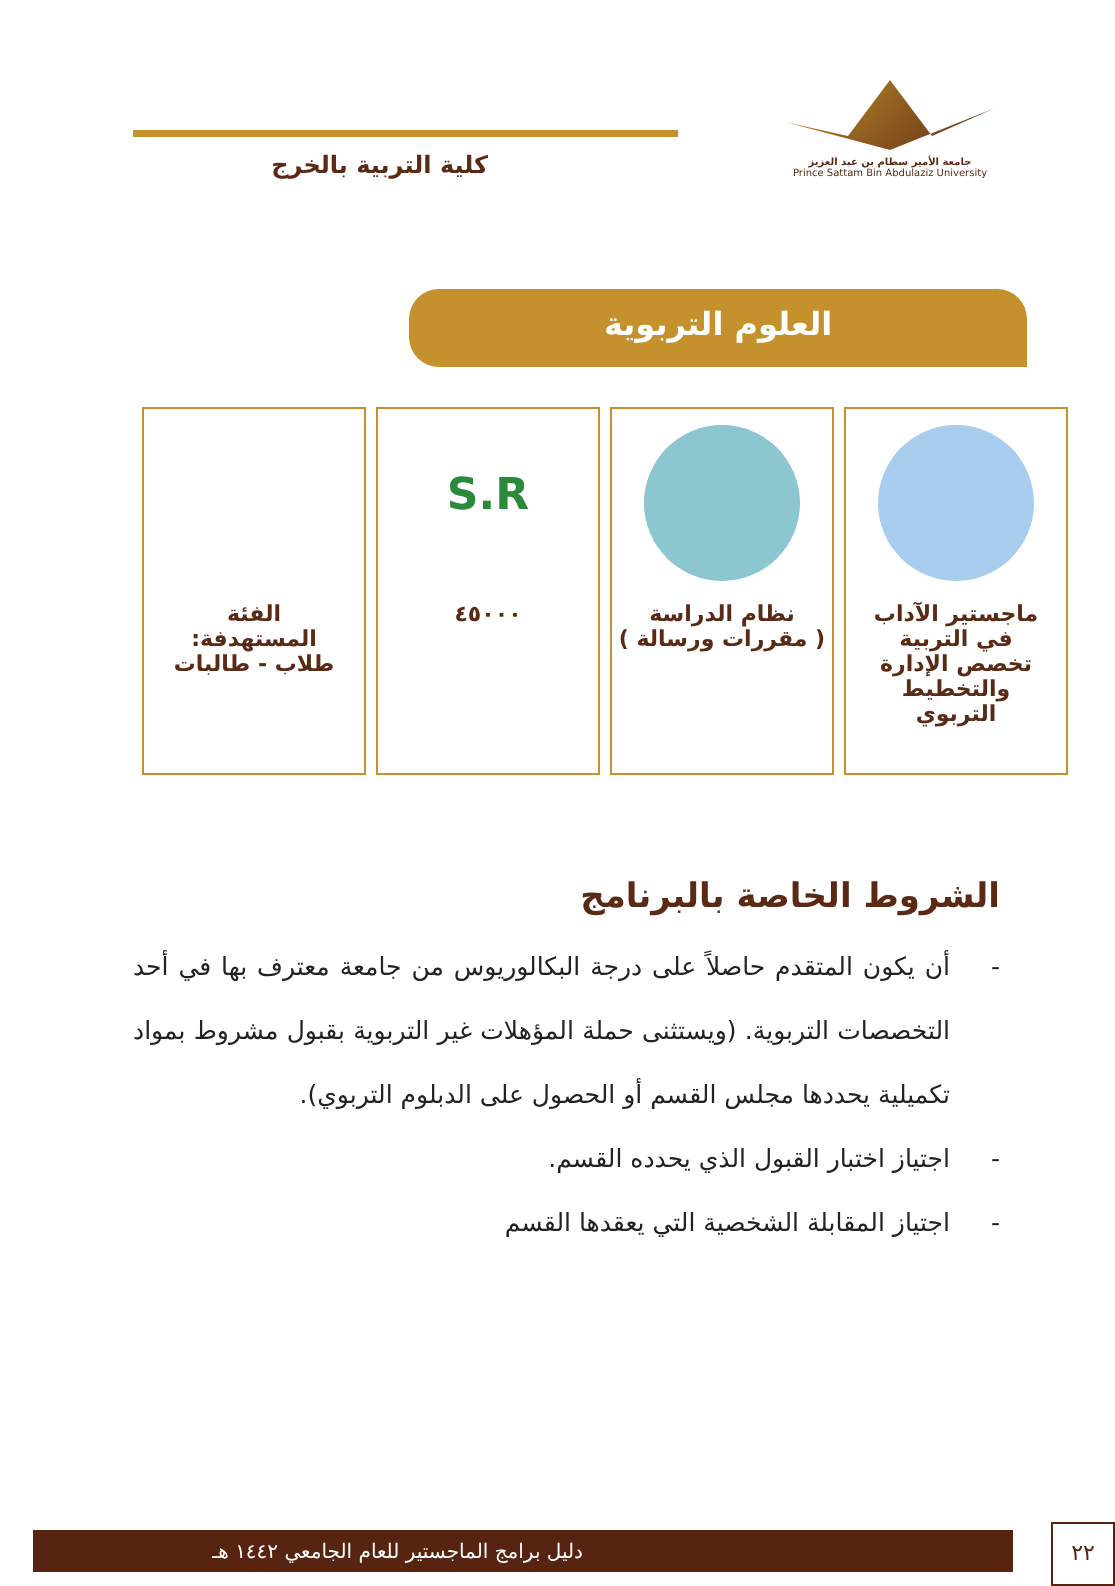جامعة الأمير سطام بن عبد العزيز
Prince Sattam Bin Abdulaziz University
كلية التربية بالخرج
العلوم التربوية
ماجستير الآداب
في التربية
تخصص الإدارة
والتخطيط
التربوي
نظام الدراسة
( مقررات ورسالة )
S.R
٤٥٠٠٠
الفئة
المستهدفة:
طلاب - طالبات
الشروط الخاصة بالبرنامج
- أن يكون المتقدم حاصلاً على درجة البكالوريوس من جامعة معترف بها في أحد التخصصات التربوية. (ويستثنى حملة المؤهلات غير التربوية بقبول مشروط بمواد تكميلية يحددها مجلس القسم أو الحصول على الدبلوم التربوي).
- اجتياز اختبار القبول الذي يحدده القسم.
- اجتياز المقابلة الشخصية التي يعقدها القسم
دليل برامج الماجستير للعام الجامعي ١٤٤٢ هـ ٢٢